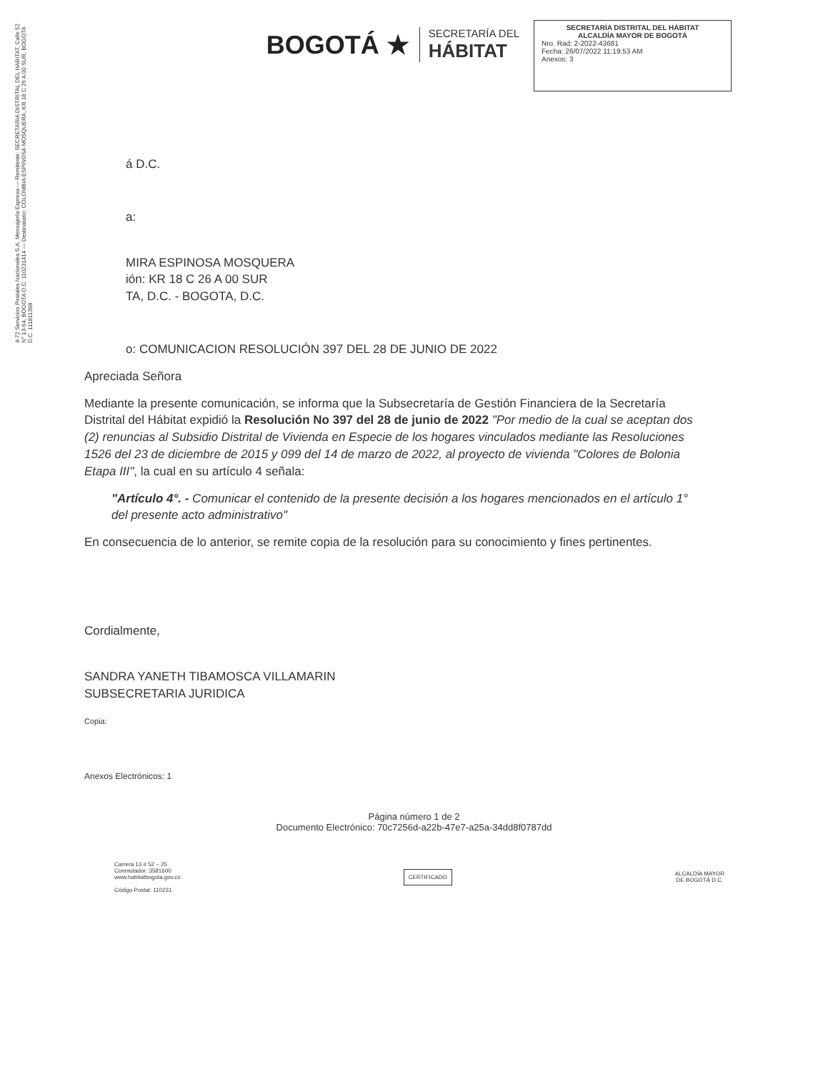4-72 Servicios Postales Nacionales S.A. Mensajería Expresa — Remitente: SECRETARIA DISTRITAL DEL HABITAT, Calle 52 N° 13-64, BOGOTA D.C. 110231414 — Destinatario: COLOMBIA ESPINOSA MOSQUERA, KR 18 C 26 A 00 SUR, BOGOTA D.C. 111811398
BOGOTÁ ★
SECRETARÍA DEL
HÁBITAT
SECRETARÍA DISTRITAL DEL HÁBITAT
ALCALDÍA MAYOR DE BOGOTÁ
Nro. Rad: 2-2022-43681
Fecha: 26/07/2022 11:19:53 AM
Anexos: 3
á D.C.
a:
MIRA ESPINOSA MOSQUERA
ión: KR 18 C 26 A 00 SUR
TA, D.C. - BOGOTA, D.C.
o: COMUNICACION RESOLUCIÓN 397 DEL 28 DE JUNIO DE 2022
Apreciada Señora
Mediante la presente comunicación, se informa que la Subsecretaría de Gestión Financiera de la Secretaría Distrital del Hábitat expidió la Resolución No 397 del 28 de junio de 2022 "Por medio de la cual se aceptan dos (2) renuncias al Subsidio Distrital de Vivienda en Especie de los hogares vinculados mediante las Resoluciones 1526 del 23 de diciembre de 2015 y 099 del 14 de marzo de 2022, al proyecto de vivienda "Colores de Bolonia Etapa III", la cual en su artículo 4 señala:
"Artículo 4°. - Comunicar el contenido de la presente decisión a los hogares mencionados en el artículo 1° del presente acto administrativo"
En consecuencia de lo anterior, se remite copia de la resolución para su conocimiento y fines pertinentes.
Cordialmente,
SANDRA YANETH TIBAMOSCA VILLAMARIN
SUBSECRETARIA JURIDICA
Copia:
Anexos Electrónicos: 1
Página número 1 de 2
Documento Electrónico: 70c7256d-a22b-47e7-a25a-34dd8f0787dd
Carrera 13 # 52 – 25
Conmutador: 3581600
www.habitatbogota.gov.co
Código Postal: 110231
CERTIFICADO
ALCALDÍA MAYOR
DE BOGOTÁ D.C.